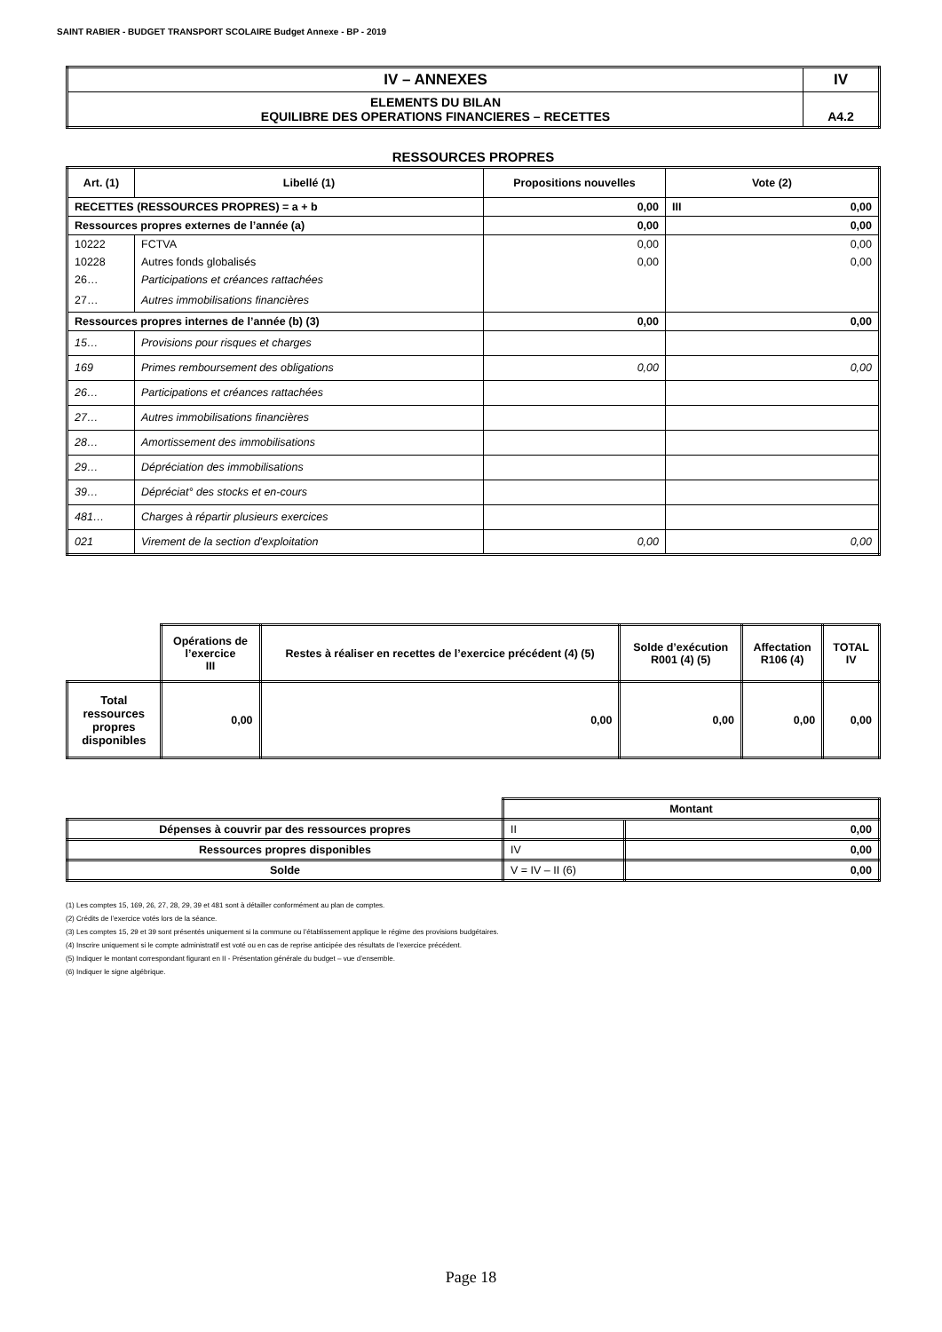SAINT RABIER - BUDGET TRANSPORT SCOLAIRE Budget Annexe - BP - 2019
| IV – ANNEXES | IV |
| ELEMENTS DU BILAN EQUILIBRE DES OPERATIONS FINANCIERES – RECETTES | A4.2 |
RESSOURCES PROPRES
| Art. (1) | Libellé (1) | Propositions nouvelles | Vote (2) |
| --- | --- | --- | --- |
| RECETTES (RESSOURCES PROPRES) = a + b | | 0,00 | III 0,00 |
| Ressources propres externes de l’année (a) | | 0,00 | 0,00 |
| 10222 | FCTVA | 0,00 | 0,00 |
| 10228 | Autres fonds globalisés | 0,00 | 0,00 |
| 26… | Participations et créances rattachées | | |
| 27… | Autres immobilisations financières | | |
| Ressources propres internes de l’année (b) (3) | | 0,00 | 0,00 |
| 15… | Provisions pour risques et charges | | |
| 169 | Primes remboursement des obligations | 0,00 | 0,00 |
| 26… | Participations et créances rattachées | | |
| 27… | Autres immobilisations financières | | |
| 28… | Amortissement des immobilisations | | |
| 29… | Dépréciation des immobilisations | | |
| 39… | Dépréciat° des stocks et en-cours | | |
| 481… | Charges à répartir plusieurs exercices | | |
| 021 | Virement de la section d'exploitation | 0,00 | 0,00 |
| | Opérations de l’exercice III | Restes à réaliser en recettes de l’exercice précédent (4) (5) | Solde d’exécution R001 (4) (5) | Affectation R106 (4) | TOTAL IV |
| Total ressources propres disponibles | 0,00 | 0,00 | 0,00 | 0,00 | 0,00 |
| | Montant | |
| Dépenses à couvrir par des ressources propres | II | 0,00 |
| Ressources propres disponibles | IV | 0,00 |
| Solde | V = IV – II (6) | 0,00 |
(1) Les comptes 15, 169, 26, 27, 28, 29, 39 et 481 sont à détailler conformément au plan de comptes.
(2) Crédits de l’exercice votés lors de la séance.
(3) Les comptes 15, 29 et 39 sont présentés uniquement si la commune ou l’établissement applique le régime des provisions budgétaires.
(4) Inscrire uniquement si le compte administratif est voté ou en cas de reprise anticipée des résultats de l’exercice précédent.
(5) Indiquer le montant correspondant figurant en II - Présentation générale du budget – vue d’ensemble.
(6) Indiquer le signe algébrique.
Page 18